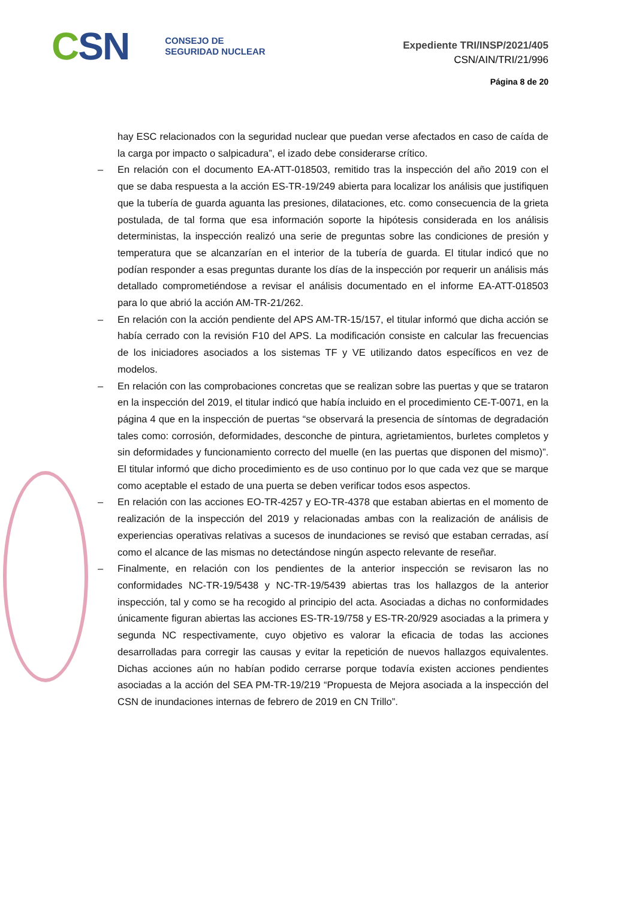CSN
CONSEJO DE
SEGURIDAD NUCLEAR
Expediente TRI/INSP/2021/405
CSN/AIN/TRI/21/996
Página 8 de 20
hay ESC relacionados con la seguridad nuclear que puedan verse afectados en caso de caída de la carga por impacto o salpicadura”, el izado debe considerarse crítico.
– En relación con el documento EA-ATT-018503, remitido tras la inspección del año 2019 con el que se daba respuesta a la acción ES-TR-19/249 abierta para localizar los análisis que justifiquen que la tubería de guarda aguanta las presiones, dilataciones, etc. como consecuencia de la grieta postulada, de tal forma que esa información soporte la hipótesis considerada en los análisis deterministas, la inspección realizó una serie de preguntas sobre las condiciones de presión y temperatura que se alcanzarían en el interior de la tubería de guarda. El titular indicó que no podían responder a esas preguntas durante los días de la inspección por requerir un análisis más detallado comprometiéndose a revisar el análisis documentado en el informe EA-ATT-018503 para lo que abrió la acción AM-TR-21/262.
– En relación con la acción pendiente del APS AM-TR-15/157, el titular informó que dicha acción se había cerrado con la revisión F10 del APS. La modificación consiste en calcular las frecuencias de los iniciadores asociados a los sistemas TF y VE utilizando datos específicos en vez de modelos.
– En relación con las comprobaciones concretas que se realizan sobre las puertas y que se trataron en la inspección del 2019, el titular indicó que había incluido en el procedimiento CE-T-0071, en la página 4 que en la inspección de puertas “se observará la presencia de síntomas de degradación tales como: corrosión, deformidades, desconche de pintura, agrietamientos, burletes completos y sin deformidades y funcionamiento correcto del muelle (en las puertas que disponen del mismo)”. El titular informó que dicho procedimiento es de uso continuo por lo que cada vez que se marque como aceptable el estado de una puerta se deben verificar todos esos aspectos.
– En relación con las acciones EO-TR-4257 y EO-TR-4378 que estaban abiertas en el momento de realización de la inspección del 2019 y relacionadas ambas con la realización de análisis de experiencias operativas relativas a sucesos de inundaciones se revisó que estaban cerradas, así como el alcance de las mismas no detectándose ningún aspecto relevante de reseñar.
– Finalmente, en relación con los pendientes de la anterior inspección se revisaron las no conformidades NC-TR-19/5438 y NC-TR-19/5439 abiertas tras los hallazgos de la anterior inspección, tal y como se ha recogido al principio del acta. Asociadas a dichas no conformidades únicamente figuran abiertas las acciones ES-TR-19/758 y ES-TR-20/929 asociadas a la primera y segunda NC respectivamente, cuyo objetivo es valorar la eficacia de todas las acciones desarrolladas para corregir las causas y evitar la repetición de nuevos hallazgos equivalentes. Dichas acciones aún no habían podido cerrarse porque todavía existen acciones pendientes asociadas a la acción del SEA PM-TR-19/219 “Propuesta de Mejora asociada a la inspección del CSN de inundaciones internas de febrero de 2019 en CN Trillo”.